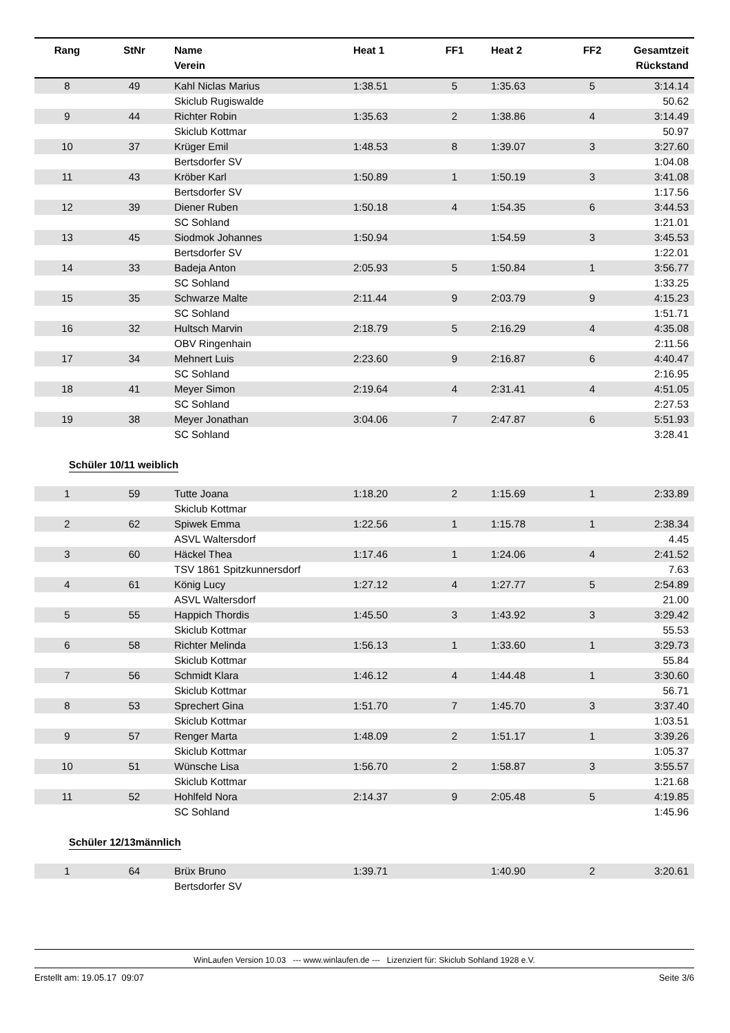| Rang | StNr | Name Verein | Heat 1 | FF1 | Heat 2 | FF2 | Gesamtzeit Rückstand |
| --- | --- | --- | --- | --- | --- | --- | --- |
| 8 | 49 | Kahl Niclas Marius | 1:38.51 | 5 | 1:35.63 | 5 | 3:14.14 |
| | | Skiclub Rugiswalde | | | | | 50.62 |
| 9 | 44 | Richter Robin | 1:35.63 | 2 | 1:38.86 | 4 | 3:14.49 |
| | | Skiclub Kottmar | | | | | 50.97 |
| 10 | 37 | Krüger Emil | 1:48.53 | 8 | 1:39.07 | 3 | 3:27.60 |
| | | Bertsdorfer SV | | | | | 1:04.08 |
| 11 | 43 | Kröber Karl | 1:50.89 | 1 | 1:50.19 | 3 | 3:41.08 |
| | | Bertsdorfer SV | | | | | 1:17.56 |
| 12 | 39 | Diener Ruben | 1:50.18 | 4 | 1:54.35 | 6 | 3:44.53 |
| | | SC Sohland | | | | | 1:21.01 |
| 13 | 45 | Siodmok Johannes | 1:50.94 | | 1:54.59 | 3 | 3:45.53 |
| | | Bertsdorfer SV | | | | | 1:22.01 |
| 14 | 33 | Badeja Anton | 2:05.93 | 5 | 1:50.84 | 1 | 3:56.77 |
| | | SC Sohland | | | | | 1:33.25 |
| 15 | 35 | Schwarze Malte | 2:11.44 | 9 | 2:03.79 | 9 | 4:15.23 |
| | | SC Sohland | | | | | 1:51.71 |
| 16 | 32 | Hultsch Marvin | 2:18.79 | 5 | 2:16.29 | 4 | 4:35.08 |
| | | OBV Ringenhain | | | | | 2:11.56 |
| 17 | 34 | Mehnert Luis | 2:23.60 | 9 | 2:16.87 | 6 | 4:40.47 |
| | | SC Sohland | | | | | 2:16.95 |
| 18 | 41 | Meyer Simon | 2:19.64 | 4 | 2:31.41 | 4 | 4:51.05 |
| | | SC Sohland | | | | | 2:27.53 |
| 19 | 38 | Meyer Jonathan | 3:04.06 | 7 | 2:47.87 | 6 | 5:51.93 |
| | | SC Sohland | | | | | 3:28.41 |
Schüler 10/11 weiblich
| 1 | 59 | Tutte Joana | 1:18.20 | 2 | 1:15.69 | 1 | 2:33.89 |
| | | Skiclub Kottmar | | | | | |
| 2 | 62 | Spiwek Emma | 1:22.56 | 1 | 1:15.78 | 1 | 2:38.34 |
| | | ASVL Waltersdorf | | | | | 4.45 |
| 3 | 60 | Häckel Thea | 1:17.46 | 1 | 1:24.06 | 4 | 2:41.52 |
| | | TSV 1861 Spitzkunnersdorf | | | | | 7.63 |
| 4 | 61 | König Lucy | 1:27.12 | 4 | 1:27.77 | 5 | 2:54.89 |
| | | ASVL Waltersdorf | | | | | 21.00 |
| 5 | 55 | Happich Thordis | 1:45.50 | 3 | 1:43.92 | 3 | 3:29.42 |
| | | Skiclub Kottmar | | | | | 55.53 |
| 6 | 58 | Richter Melinda | 1:56.13 | 1 | 1:33.60 | 1 | 3:29.73 |
| | | Skiclub Kottmar | | | | | 55.84 |
| 7 | 56 | Schmidt Klara | 1:46.12 | 4 | 1:44.48 | 1 | 3:30.60 |
| | | Skiclub Kottmar | | | | | 56.71 |
| 8 | 53 | Sprechert Gina | 1:51.70 | 7 | 1:45.70 | 3 | 3:37.40 |
| | | Skiclub Kottmar | | | | | 1:03.51 |
| 9 | 57 | Renger Marta | 1:48.09 | 2 | 1:51.17 | 1 | 3:39.26 |
| | | Skiclub Kottmar | | | | | 1:05.37 |
| 10 | 51 | Wünsche Lisa | 1:56.70 | 2 | 1:58.87 | 3 | 3:55.57 |
| | | Skiclub Kottmar | | | | | 1:21.68 |
| 11 | 52 | Hohlfeld Nora | 2:14.37 | 9 | 2:05.48 | 5 | 4:19.85 |
| | | SC Sohland | | | | | 1:45.96 |
Schüler 12/13männlich
| 1 | 64 | Brüx Bruno | 1:39.71 | | 1:40.90 | 2 | 3:20.61 |
| | | Bertsdorfer SV | | | | | |
WinLaufen Version 10.03 --- www.winlaufen.de --- Lizenziert für: Skiclub Sohland 1928 e.V.
Erstellt am: 19.05.17 09:07 Seite 3/6